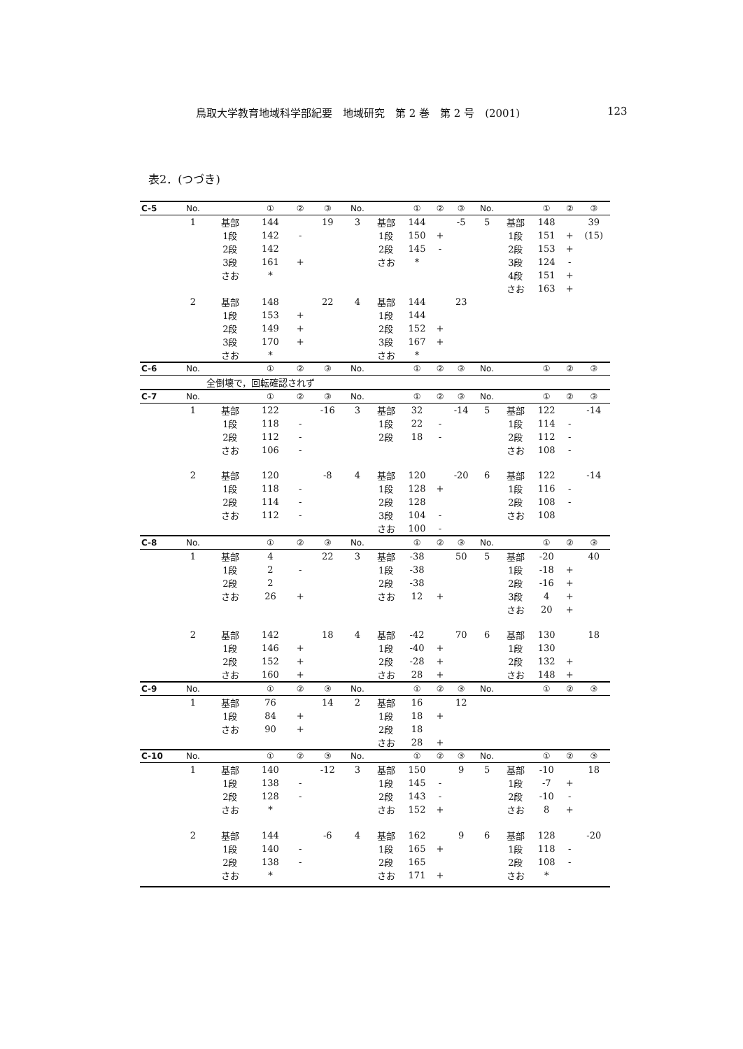鳥取大学教育地域科学部紀要　地域研究　第 2 巻　第 2 号　(2001) 123
表2．(つづき)
| C-5 | No. | | ① | ② | ③ | No. | | ① | ② | ③ | No. | | ① | ② | ③ |
| --- | --- | --- | --- | --- | --- | --- | --- | --- | --- | --- | --- | --- | --- | --- | --- |
| | 1 | 基部 | 144 | | 19 | 3 | 基部 | 144 | | -5 | 5 | 基部 | 148 | | 39 |
| | | 1段 | 142 | - | | | 1段 | 150 | + | | | 1段 | 151 | + | (15) |
| | | 2段 | 142 | | | | 2段 | 145 | - | | | 2段 | 153 | + | |
| | | 3段 | 161 | + | | | さお | * | | | | 3段 | 124 | - | |
| | | さお | * | | | | | | | | | 4段 | 151 | + | |
| | | | | | | | | | | | | さお | 163 | + | |
| | 2 | 基部 | 148 | | 22 | 4 | 基部 | 144 | | 23 | | | | | |
| | | 1段 | 153 | + | | | 1段 | 144 | | | | | | | |
| | | 2段 | 149 | + | | | 2段 | 152 | + | | | | | | |
| | | 3段 | 170 | + | | | 3段 | 167 | + | | | | | | |
| | | さお | * | | | | さお | * | | | | | | | |
| C-6 | No. | | ① | ② | ③ | No. | | ① | ② | ③ | No. | | ① | ② | ③ |
| | 全倒壊で，回転確認されず | | | | | | | | | | | | | | |
| C-7 | No. | | ① | ② | ③ | No. | | ① | ② | ③ | No. | | ① | ② | ③ |
| | 1 | 基部 | 122 | | -16 | 3 | 基部 | 32 | | -14 | 5 | 基部 | 122 | | -14 |
| | | 1段 | 118 | - | | | 1段 | 22 | - | | | 1段 | 114 | - | |
| | | 2段 | 112 | - | | | 2段 | 18 | - | | | 2段 | 112 | - | |
| | | さお | 106 | - | | | | | | | | さお | 108 | - | |
| | 2 | 基部 | 120 | | -8 | 4 | 基部 | 120 | | -20 | 6 | 基部 | 122 | | -14 |
| | | 1段 | 118 | - | | | 1段 | 128 | + | | | 1段 | 116 | - | |
| | | 2段 | 114 | - | | | 2段 | 128 | | | | 2段 | 108 | - | |
| | | さお | 112 | - | | | 3段 | 104 | - | | | さお | 108 | | |
| | | | | | | | さお | 100 | - | | | | | | |
| C-8 | No. | | ① | ② | ③ | No. | | ① | ② | ③ | No. | | ① | ② | ③ |
| | 1 | 基部 | 4 | | 22 | 3 | 基部 | -38 | | 50 | 5 | 基部 | -20 | | 40 |
| | | 1段 | 2 | - | | | 1段 | -38 | | | | 1段 | -18 | + | |
| | | 2段 | 2 | | | | 2段 | -38 | | | | 2段 | -16 | + | |
| | | さお | 26 | + | | | さお | 12 | + | | | 3段 | 4 | + | |
| | | | | | | | | | | | | さお | 20 | + | |
| | 2 | 基部 | 142 | | 18 | 4 | 基部 | -42 | | 70 | 6 | 基部 | 130 | | 18 |
| | | 1段 | 146 | + | | | 1段 | -40 | + | | | 1段 | 130 | | |
| | | 2段 | 152 | + | | | 2段 | -28 | + | | | 2段 | 132 | + | |
| | | さお | 160 | + | | | さお | 28 | + | | | さお | 148 | + | |
| C-9 | No. | | ① | ② | ③ | No. | | ① | ② | ③ | No. | | ① | ② | ③ |
| | 1 | 基部 | 76 | | 14 | 2 | 基部 | 16 | | 12 | | | | | |
| | | 1段 | 84 | + | | | 1段 | 18 | + | | | | | | |
| | | さお | 90 | + | | | 2段 | 18 | | | | | | | |
| | | | | | | | さお | 28 | + | | | | | | |
| C-10 | No. | | ① | ② | ③ | No. | | ① | ② | ③ | No. | | ① | ② | ③ |
| | 1 | 基部 | 140 | | -12 | 3 | 基部 | 150 | | 9 | 5 | 基部 | -10 | | 18 |
| | | 1段 | 138 | - | | | 1段 | 145 | - | | | 1段 | -7 | + | |
| | | 2段 | 128 | - | | | 2段 | 143 | - | | | 2段 | -10 | - | |
| | | さお | * | | | | さお | 152 | + | | | さお | 8 | + | |
| | 2 | 基部 | 144 | | -6 | 4 | 基部 | 162 | | 9 | 6 | 基部 | 128 | | -20 |
| | | 1段 | 140 | - | | | 1段 | 165 | + | | | 1段 | 118 | - | |
| | | 2段 | 138 | - | | | 2段 | 165 | | | | 2段 | 108 | - | |
| | | さお | * | | | | さお | 171 | + | | | さお | * | | |